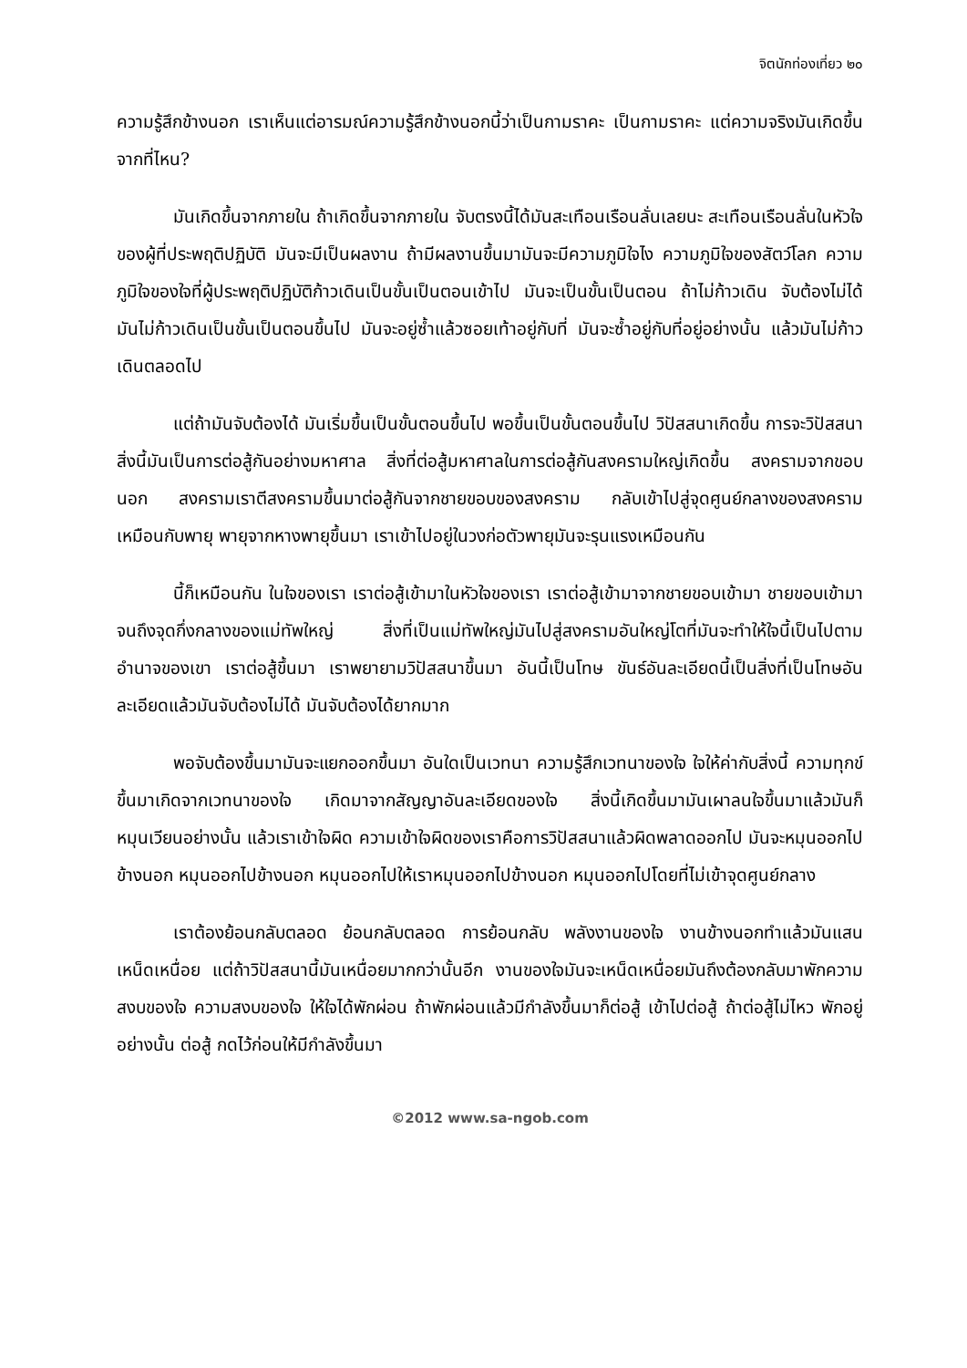จิตนักท่องเที่ยว ๒๐
ความรู้สึกข้างนอก เราเห็นแต่อารมณ์ความรู้สึกข้างนอกนี้ว่าเป็นกามราคะ เป็นกามราคะ แต่ความจริงมันเกิดขึ้นจากที่ไหน?
มันเกิดขึ้นจากภายใน ถ้าเกิดขึ้นจากภายใน จับตรงนี้ได้มันสะเทือนเรือนลั่นเลยนะ สะเทือนเรือนลั่นในหัวใจของผู้ที่ประพฤติปฏิบัติ มันจะมีเป็นผลงาน ถ้ามีผลงานขึ้นมามันจะมีความภูมิใจไง ความภูมิใจของสัตว์โลก ความภูมิใจของใจที่ผู้ประพฤติปฏิบัติก้าวเดินเป็นขั้นเป็นตอนเข้าไป มันจะเป็นขั้นเป็นตอน ถ้าไม่ก้าวเดิน จับต้องไม่ได้ มันไม่ก้าวเดินเป็นขั้นเป็นตอนขึ้นไป มันจะอยู่ซ้ำแล้วซอยเท้าอยู่กับที่ มันจะซ้ำอยู่กับที่อยู่อย่างนั้น แล้วมันไม่ก้าวเดินตลอดไป
แต่ถ้ามันจับต้องได้ มันเริ่มขึ้นเป็นขั้นตอนขึ้นไป พอขึ้นเป็นขั้นตอนขึ้นไป วิปัสสนาเกิดขึ้น การจะวิปัสสนาสิ่งนี้มันเป็นการต่อสู้กันอย่างมหาศาล สิ่งที่ต่อสู้มหาศาลในการต่อสู้กันสงครามใหญ่เกิดขึ้น สงครามจากขอบนอก สงครามเราตีสงครามขึ้นมาต่อสู้กันจากชายขอบของสงคราม กลับเข้าไปสู่จุดศูนย์กลางของสงคราม เหมือนกับพายุ พายุจากหางพายุขึ้นมา เราเข้าไปอยู่ในวงก่อตัวพายุมันจะรุนแรงเหมือนกัน
นี้ก็เหมือนกัน ในใจของเรา เราต่อสู้เข้ามาในหัวใจของเรา เราต่อสู้เข้ามาจากชายขอบเข้ามา ชายขอบเข้ามาจนถึงจุดกึ่งกลางของแม่ทัพใหญ่ สิ่งที่เป็นแม่ทัพใหญ่มันไปสู่สงครามอันใหญ่โตที่มันจะทำให้ใจนี้เป็นไปตามอำนาจของเขา เราต่อสู้ขึ้นมา เราพยายามวิปัสสนาขึ้นมา อันนี้เป็นโทษ ขันธ์อันละเอียดนี้เป็นสิ่งที่เป็นโทษอันละเอียดแล้วมันจับต้องไม่ได้ มันจับต้องได้ยากมาก
พอจับต้องขึ้นมามันจะแยกออกขึ้นมา อันใดเป็นเวทนา ความรู้สึกเวทนาของใจ ใจให้ค่ากับสิ่งนี้ ความทุกข์ขึ้นมาเกิดจากเวทนาของใจ เกิดมาจากสัญญาอันละเอียดของใจ สิ่งนี้เกิดขึ้นมามันเผาลนใจขึ้นมาแล้วมันก็หมุนเวียนอย่างนั้น แล้วเราเข้าใจผิด ความเข้าใจผิดของเราคือการวิปัสสนาแล้วผิดพลาดออกไป มันจะหมุนออกไปข้างนอก หมุนออกไปข้างนอก หมุนออกไปให้เราหมุนออกไปข้างนอก หมุนออกไปโดยที่ไม่เข้าจุดศูนย์กลาง
เราต้องย้อนกลับตลอด ย้อนกลับตลอด การย้อนกลับ พลังงานของใจ งานข้างนอกทำแล้วมันแสนเหน็ดเหนื่อย แต่ถ้าวิปัสสนานี้มันเหนื่อยมากกว่านั้นอีก งานของใจมันจะเหน็ดเหนื่อยมันถึงต้องกลับมาพักความสงบของใจ ความสงบของใจ ให้ใจได้พักผ่อน ถ้าพักผ่อนแล้วมีกำลังขึ้นมาก็ต่อสู้ เข้าไปต่อสู้ ถ้าต่อสู้ไม่ไหว พักอยู่อย่างนั้น ต่อสู้ กดไว้ก่อนให้มีกำลังขึ้นมา
©2012 www.sa-ngob.com